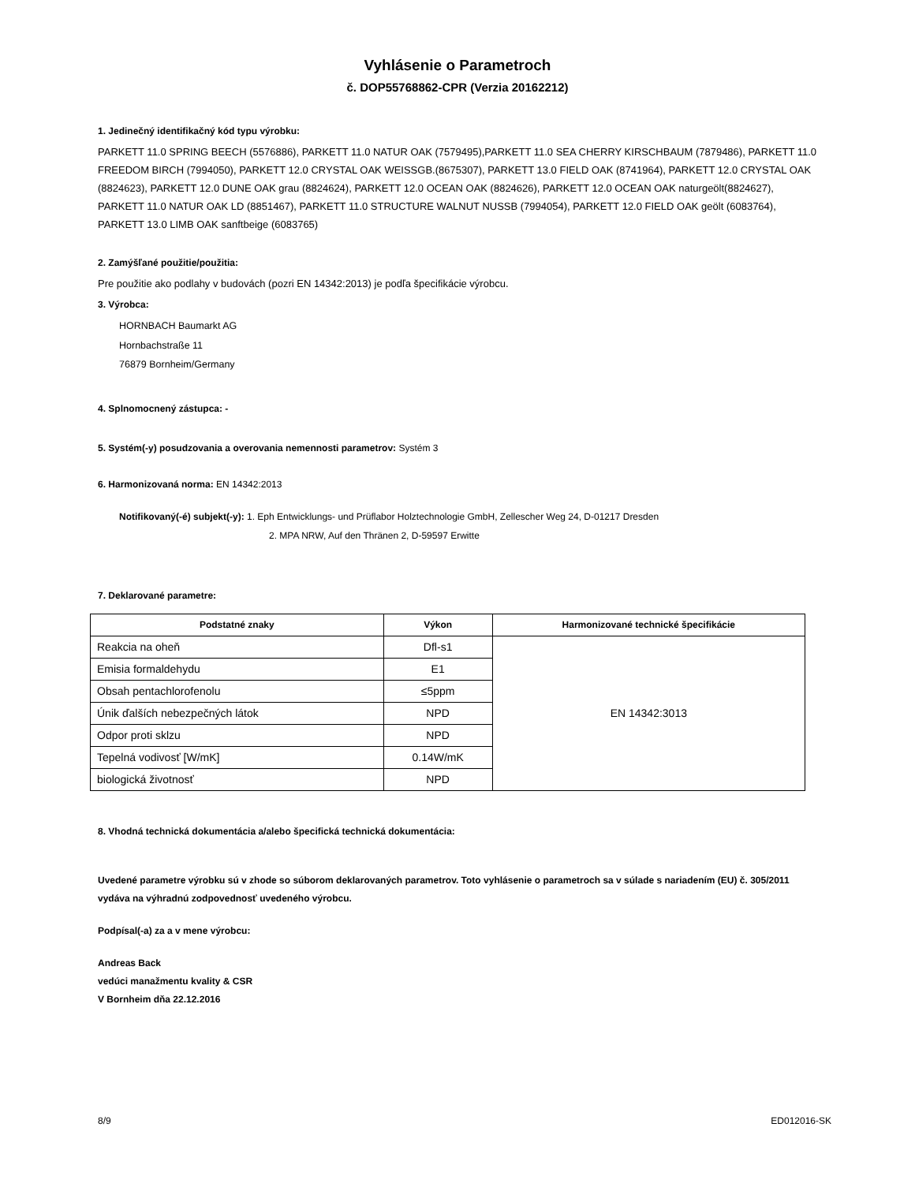Vyhlásenie o Parametroch
č. DOP55768862-CPR (Verzia 20162212)
1. Jedinečný identifikačný kód typu výrobku:
PARKETT 11.0 SPRING BEECH (5576886), PARKETT 11.0 NATUR OAK (7579495),PARKETT 11.0 SEA CHERRY KIRSCHBAUM (7879486), PARKETT 11.0 FREEDOM BIRCH (7994050), PARKETT 12.0 CRYSTAL OAK WEISSGB.(8675307), PARKETT 13.0 FIELD OAK (8741964), PARKETT 12.0 CRYSTAL OAK (8824623), PARKETT 12.0 DUNE OAK grau (8824624), PARKETT 12.0 OCEAN OAK (8824626), PARKETT 12.0 OCEAN OAK naturgeölt(8824627), PARKETT 11.0 NATUR OAK LD (8851467), PARKETT 11.0 STRUCTURE WALNUT NUSSB (7994054), PARKETT 12.0 FIELD OAK geölt (6083764), PARKETT 13.0 LIMB OAK sanftbeige (6083765)
2. Zamýšľané použitie/použitia:
Pre použitie ako podlahy v budovách (pozri EN 14342:2013) je podľa špecifikácie výrobcu.
3. Výrobca:
HORNBACH Baumarkt AG
Hornbachstraße 11
76879 Bornheim/Germany
4. Splnomocnený zástupca: -
5. Systém(-y) posudzovania a overovania nemennosti parametrov: Systém 3
6. Harmonizovaná norma: EN 14342:2013
Notifikovaný(-é) subjekt(-y): 1. Eph Entwicklungs- und Prüflabor Holztechnologie GmbH, Zellescher Weg 24, D-01217 Dresden
2. MPA NRW, Auf den Thränen 2, D-59597 Erwitte
7. Deklarované parametre:
| Podstatné znaky | Výkon | Harmonizované technické špecifikácie |
| --- | --- | --- |
| Reakcia na oheň | Dfl-s1 | EN 14342:3013 |
| Emisia formaldehydu | E1 | |
| Obsah pentachlorofenolu | ≤5ppm | |
| Únik ďalších nebezpečných látok | NPD | |
| Odpor proti sklzu | NPD | |
| Tepelná vodivosť [W/mK] | 0.14W/mK | |
| biologická životnosť | NPD | |
8. Vhodná technická dokumentácia a/alebo špecifická technická dokumentácia:
Uvedené parametre výrobku sú v zhode so súborom deklarovaných parametrov. Toto vyhlásenie o parametroch sa v súlade s nariadením (EU) č. 305/2011 vydáva na výhradnú zodpovednosť uvedeného výrobcu.
Podpísal(-a) za a v mene výrobcu:
Andreas Back
vedúci manažmentu kvality & CSR
V Bornheim dňa 22.12.2016
8/9 ED012016-SK